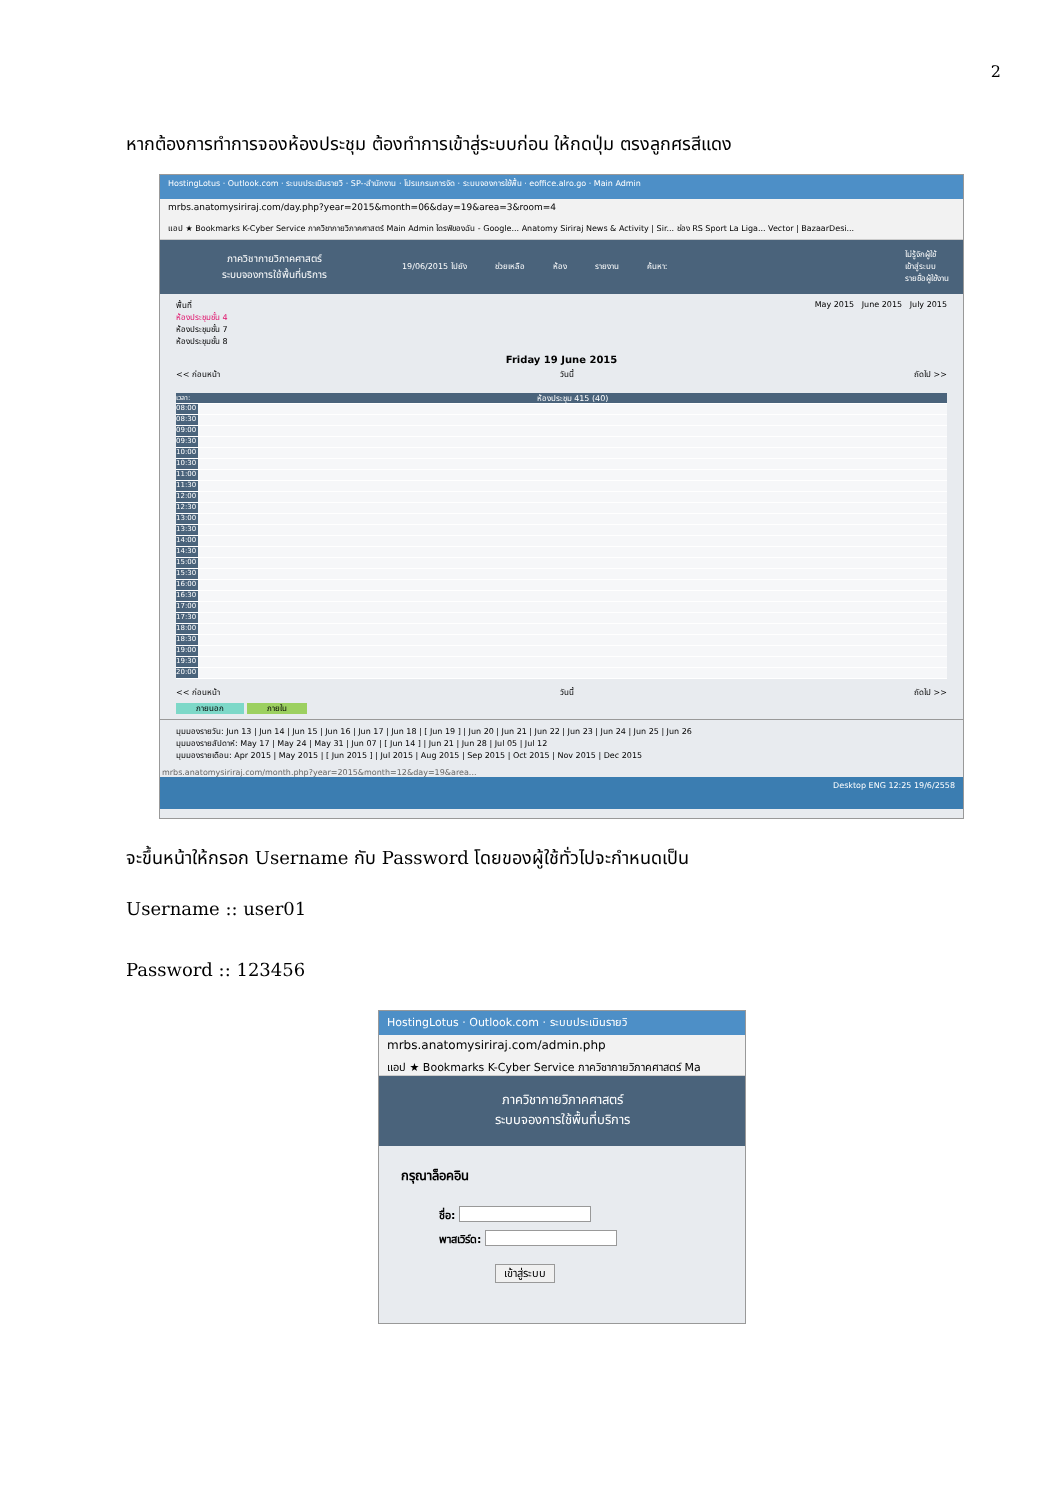2
หากต้องการทำการจองห้องประชุม ต้องทำการเข้าสู่ระบบก่อน ให้กดปุ่ม ตรงลูกศรสีแดง
HostingLotus · Outlook.com · ระบบประเมินรายวิ · SP--สำนักงาน · โปรแกรมการจัด · ระบบจองการใช้พื้น · eoffice.alro.go · Main Admin
mrbs.anatomysiriraj.com/day.php?year=2015&month=06&day=19&area=3&room=4
แอป ★ Bookmarks K-Cyber Service ภาควิชากายวิภาคศาสตร์ Main Admin ไดรฟ์ของฉัน - Google... Anatomy Siriraj News & Activity | Sir... ช่อง RS Sport La Liga... Vector | BazaarDesi...
ภาควิชากายวิภาคศาสตร์
ระบบจองการใช้พื้นที่บริการ
19/06/2015 ไปยัง ช่วยเหลือ ห้อง รายงาน ค้นหา:
ไม่รู้จักผู้ใช้
เข้าสู่ระบบ
รายชื่อผู้ใช้งาน
พื้นที่
ห้องประชุมชั้น 4
ห้องประชุมชั้น 7
ห้องประชุมชั้น 8
May 2015 June 2015 July 2015
Friday 19 June 2015
<< ก่อนหน้า วันนี้ ถัดไป >>
เวลา: ห้องประชุม 415 (40)
08:00
08:30
09:00
09:30
10:00
10:30
11:00
11:30
12:00
12:30
13:00
13:30
14:00
14:30
15:00
15:30
16:00
16:30
17:00
17:30
18:00
18:30
19:00
19:30
20:00
<< ก่อนหน้า วันนี้ ถัดไป >>
ภายนอก ภายใน
มุมมองรายวัน: Jun 13 | Jun 14 | Jun 15 | Jun 16 | Jun 17 | Jun 18 | [ Jun 19 ] | Jun 20 | Jun 21 | Jun 22 | Jun 23 | Jun 24 | Jun 25 | Jun 26
มุมมองรายสัปดาห์: May 17 | May 24 | May 31 | Jun 07 | [ Jun 14 ] | Jun 21 | Jun 28 | Jul 05 | Jul 12
มุมมองรายเดือน: Apr 2015 | May 2015 | [ Jun 2015 ] | Jul 2015 | Aug 2015 | Sep 2015 | Oct 2015 | Nov 2015 | Dec 2015
mrbs.anatomysiriraj.com/month.php?year=2015&month=12&day=19&area...
Desktop ENG 12:25 19/6/2558
จะขึ้นหน้าให้กรอก Username กับ Password โดยของผู้ใช้ทั่วไปจะกำหนดเป็น
Username :: user01
Password :: 123456
HostingLotus · Outlook.com · ระบบประเมินรายวิ
mrbs.anatomysiriraj.com/admin.php
แอป ★ Bookmarks K-Cyber Service ภาควิชากายวิภาคศาสตร์ Ma
ภาควิชากายวิภาคศาสตร์
ระบบจองการใช้พื้นที่บริการ
กรุณาล็อคอิน
ชื่อ:
พาสเวิร์ด:
เข้าสู่ระบบ